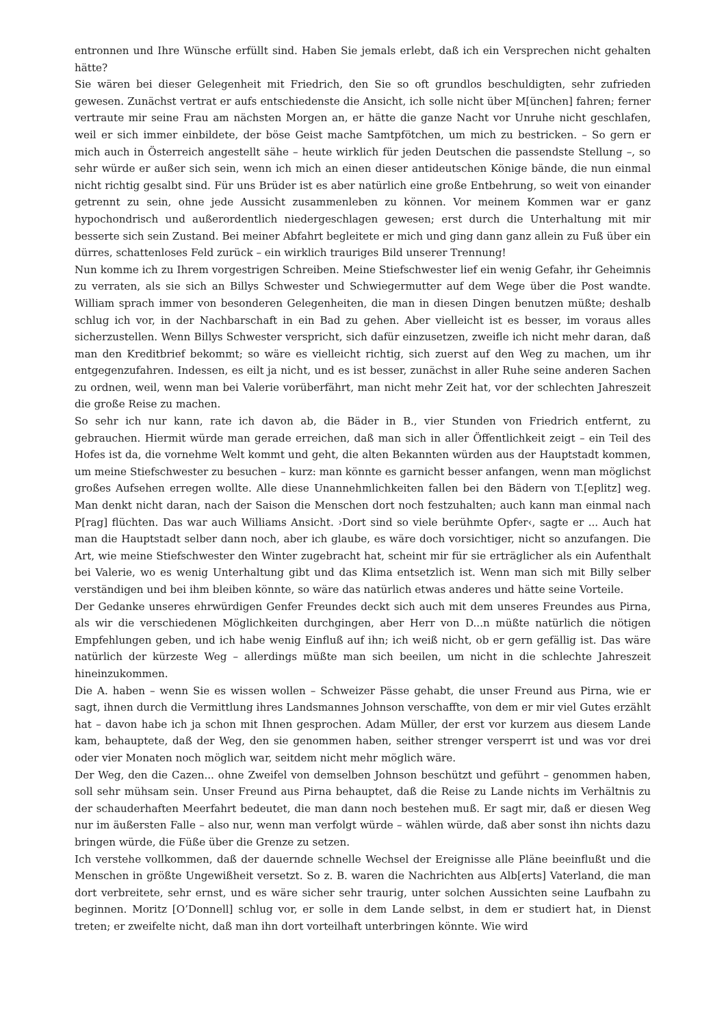entronnen und Ihre Wünsche erfüllt sind. Haben Sie jemals erlebt, daß ich ein Versprechen nicht gehalten hätte?
Sie wären bei dieser Gelegenheit mit Friedrich, den Sie so oft grundlos beschuldigten, sehr zufrieden gewesen. Zunächst vertrat er aufs entschiedenste die Ansicht, ich solle nicht über M[ünchen] fahren; ferner vertraute mir seine Frau am nächsten Morgen an, er hätte die ganze Nacht vor Unruhe nicht geschlafen, weil er sich immer einbildete, der böse Geist mache Samtpfötchen, um mich zu bestricken. – So gern er mich auch in Österreich angestellt sähe – heute wirklich für jeden Deutschen die passendste Stellung –, so sehr würde er außer sich sein, wenn ich mich an einen dieser antideutschen Könige bände, die nun einmal nicht richtig gesalbt sind. Für uns Brüder ist es aber natürlich eine große Entbehrung, so weit von einander getrennt zu sein, ohne jede Aussicht zusammenleben zu können. Vor meinem Kommen war er ganz hypochondrisch und außerordentlich niedergeschlagen gewesen; erst durch die Unterhaltung mit mir besserte sich sein Zustand. Bei meiner Abfahrt begleitete er mich und ging dann ganz allein zu Fuß über ein dürres, schattenloses Feld zurück – ein wirklich trauriges Bild unserer Trennung!
Nun komme ich zu Ihrem vorgestrigen Schreiben. Meine Stiefschwester lief ein wenig Gefahr, ihr Geheimnis zu verraten, als sie sich an Billys Schwester und Schwiegermutter auf dem Wege über die Post wandte. William sprach immer von besonderen Gelegenheiten, die man in diesen Dingen benutzen müßte; deshalb schlug ich vor, in der Nachbarschaft in ein Bad zu gehen. Aber vielleicht ist es besser, im voraus alles sicherzustellen. Wenn Billys Schwester verspricht, sich dafür einzusetzen, zweifle ich nicht mehr daran, daß man den Kreditbrief bekommt; so wäre es vielleicht richtig, sich zuerst auf den Weg zu machen, um ihr entgegenzufahren. Indessen, es eilt ja nicht, und es ist besser, zunächst in aller Ruhe seine anderen Sachen zu ordnen, weil, wenn man bei Valerie vorüberfährt, man nicht mehr Zeit hat, vor der schlechten Jahreszeit die große Reise zu machen.
So sehr ich nur kann, rate ich davon ab, die Bäder in B., vier Stunden von Friedrich entfernt, zu gebrauchen. Hiermit würde man gerade erreichen, daß man sich in aller Öffentlichkeit zeigt – ein Teil des Hofes ist da, die vornehme Welt kommt und geht, die alten Bekannten würden aus der Hauptstadt kommen, um meine Stiefschwester zu besuchen – kurz: man könnte es garnicht besser anfangen, wenn man möglichst großes Aufsehen erregen wollte. Alle diese Unannehmlichkeiten fallen bei den Bädern von T.[eplitz] weg. Man denkt nicht daran, nach der Saison die Menschen dort noch festzuhalten; auch kann man einmal nach P[rag] flüchten. Das war auch Williams Ansicht. ›Dort sind so viele berühmte Opfer‹, sagte er ... Auch hat man die Hauptstadt selber dann noch, aber ich glaube, es wäre doch vorsichtiger, nicht so anzufangen. Die Art, wie meine Stiefschwester den Winter zugebracht hat, scheint mir für sie erträglicher als ein Aufenthalt bei Valerie, wo es wenig Unterhaltung gibt und das Klima entsetzlich ist. Wenn man sich mit Billy selber verständigen und bei ihm bleiben könnte, so wäre das natürlich etwas anderes und hätte seine Vorteile.
Der Gedanke unseres ehrwürdigen Genfer Freundes deckt sich auch mit dem unseres Freundes aus Pirna, als wir die verschiedenen Möglichkeiten durchgingen, aber Herr von D...n müßte natürlich die nötigen Empfehlungen geben, und ich habe wenig Einfluß auf ihn; ich weiß nicht, ob er gern gefällig ist. Das wäre natürlich der kürzeste Weg – allerdings müßte man sich beeilen, um nicht in die schlechte Jahreszeit hineinzukommen.
Die A. haben – wenn Sie es wissen wollen – Schweizer Pässe gehabt, die unser Freund aus Pirna, wie er sagt, ihnen durch die Vermittlung ihres Landsmannes Johnson verschaffte, von dem er mir viel Gutes erzählt hat – davon habe ich ja schon mit Ihnen gesprochen. Adam Müller, der erst vor kurzem aus diesem Lande kam, behauptete, daß der Weg, den sie genommen haben, seither strenger versperrt ist und was vor drei oder vier Monaten noch möglich war, seitdem nicht mehr möglich wäre.
Der Weg, den die Cazen... ohne Zweifel von demselben Johnson beschützt und geführt – genommen haben, soll sehr mühsam sein. Unser Freund aus Pirna behauptet, daß die Reise zu Lande nichts im Verhältnis zu der schauderhaften Meerfahrt bedeutet, die man dann noch bestehen muß. Er sagt mir, daß er diesen Weg nur im äußersten Falle – also nur, wenn man verfolgt würde – wählen würde, daß aber sonst ihn nichts dazu bringen würde, die Füße über die Grenze zu setzen.
Ich verstehe vollkommen, daß der dauernde schnelle Wechsel der Ereignisse alle Pläne beeinflußt und die Menschen in größte Ungewißheit versetzt. So z. B. waren die Nachrichten aus Alb[erts] Vaterland, die man dort verbreitete, sehr ernst, und es wäre sicher sehr traurig, unter solchen Aussichten seine Laufbahn zu beginnen. Moritz [O’Donnell] schlug vor, er solle in dem Lande selbst, in dem er studiert hat, in Dienst treten; er zweifelte nicht, daß man ihn dort vorteilhaft unterbringen könnte. Wie wird